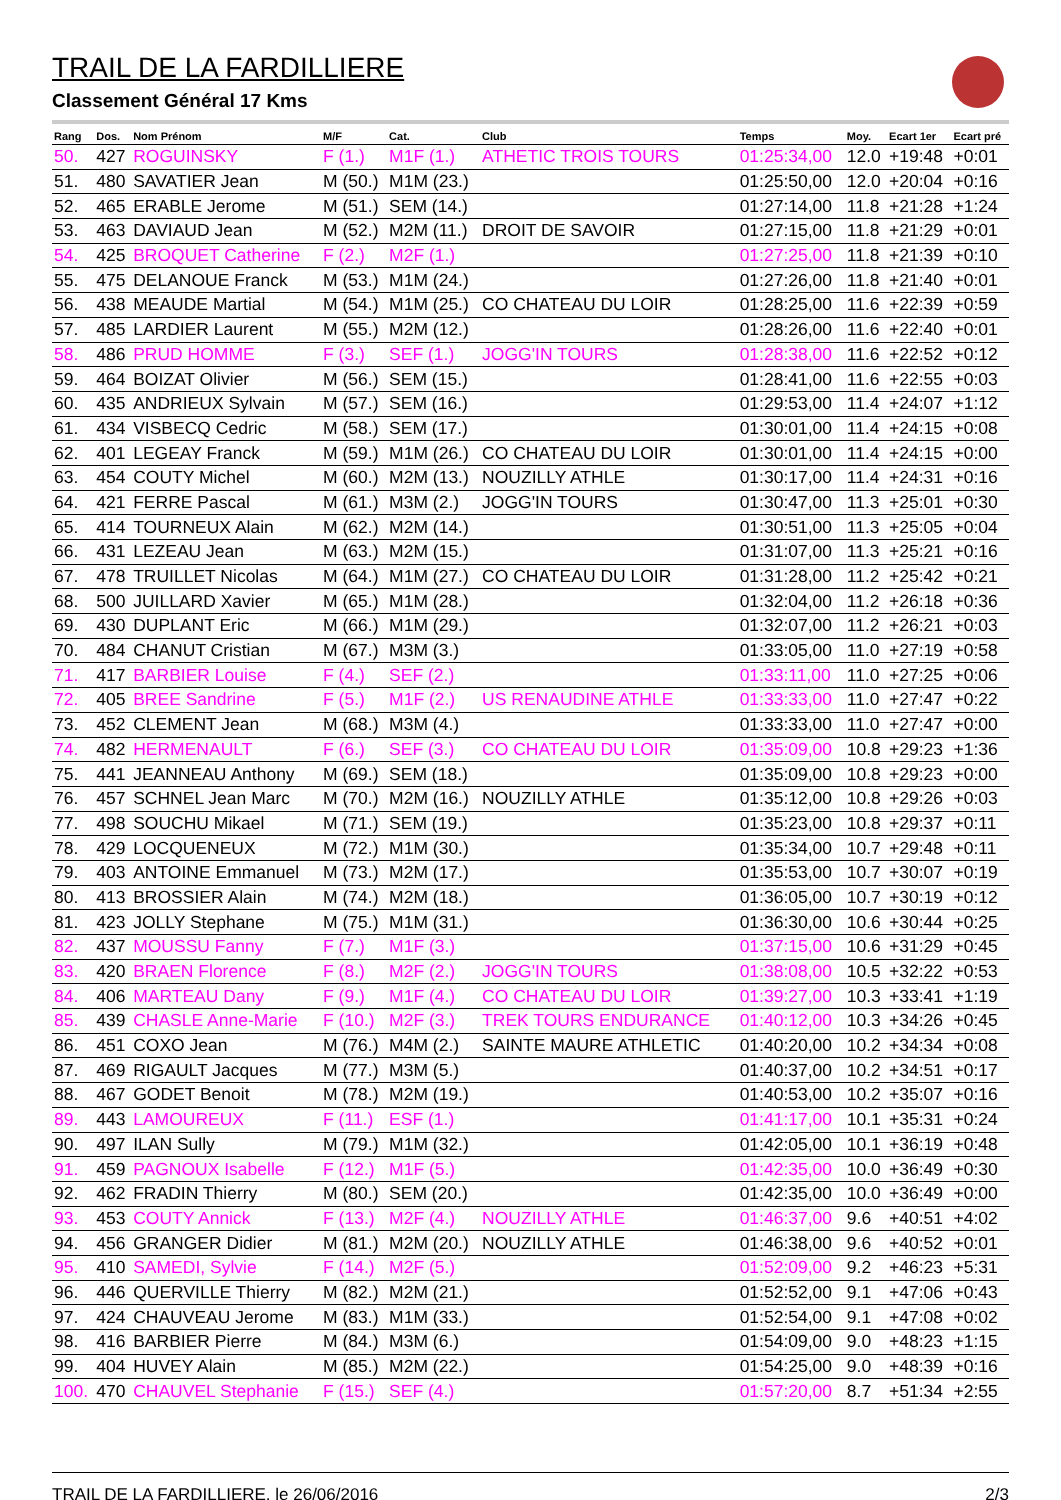TRAIL DE LA FARDILLIERE
Classement Général 17 Kms
| Rang | Dos. | Nom Prénom | M/F | Cat. | Club | Temps | Moy. | Ecart 1er | Ecart pré |
| --- | --- | --- | --- | --- | --- | --- | --- | --- | --- |
| 50. | 427 | ROGUINSKY | F (1.) | M1F (1.) | ATHETIC TROIS TOURS | 01:25:34,00 | 12.0 | +19:48 | +0:01 |
| 51. | 480 | SAVATIER Jean | M (50.) | M1M (23.) | | 01:25:50,00 | 12.0 | +20:04 | +0:16 |
| 52. | 465 | ERABLE Jerome | M (51.) | SEM (14.) | | 01:27:14,00 | 11.8 | +21:28 | +1:24 |
| 53. | 463 | DAVIAUD Jean | M (52.) | M2M (11.) | DROIT DE SAVOIR | 01:27:15,00 | 11.8 | +21:29 | +0:01 |
| 54. | 425 | BROQUET Catherine | F (2.) | M2F (1.) | | 01:27:25,00 | 11.8 | +21:39 | +0:10 |
| 55. | 475 | DELANOUE Franck | M (53.) | M1M (24.) | | 01:27:26,00 | 11.8 | +21:40 | +0:01 |
| 56. | 438 | MEAUDE Martial | M (54.) | M1M (25.) | CO CHATEAU DU LOIR | 01:28:25,00 | 11.6 | +22:39 | +0:59 |
| 57. | 485 | LARDIER Laurent | M (55.) | M2M (12.) | | 01:28:26,00 | 11.6 | +22:40 | +0:01 |
| 58. | 486 | PRUD HOMME | F (3.) | SEF (1.) | JOGG'IN TOURS | 01:28:38,00 | 11.6 | +22:52 | +0:12 |
| 59. | 464 | BOIZAT Olivier | M (56.) | SEM (15.) | | 01:28:41,00 | 11.6 | +22:55 | +0:03 |
| 60. | 435 | ANDRIEUX Sylvain | M (57.) | SEM (16.) | | 01:29:53,00 | 11.4 | +24:07 | +1:12 |
| 61. | 434 | VISBECQ Cedric | M (58.) | SEM (17.) | | 01:30:01,00 | 11.4 | +24:15 | +0:08 |
| 62. | 401 | LEGEAY Franck | M (59.) | M1M (26.) | CO CHATEAU DU LOIR | 01:30:01,00 | 11.4 | +24:15 | +0:00 |
| 63. | 454 | COUTY Michel | M (60.) | M2M (13.) | NOUZILLY ATHLE | 01:30:17,00 | 11.4 | +24:31 | +0:16 |
| 64. | 421 | FERRE Pascal | M (61.) | M3M (2.) | JOGG'IN TOURS | 01:30:47,00 | 11.3 | +25:01 | +0:30 |
| 65. | 414 | TOURNEUX Alain | M (62.) | M2M (14.) | | 01:30:51,00 | 11.3 | +25:05 | +0:04 |
| 66. | 431 | LEZEAU Jean | M (63.) | M2M (15.) | | 01:31:07,00 | 11.3 | +25:21 | +0:16 |
| 67. | 478 | TRUILLET Nicolas | M (64.) | M1M (27.) | CO CHATEAU DU LOIR | 01:31:28,00 | 11.2 | +25:42 | +0:21 |
| 68. | 500 | JUILLARD Xavier | M (65.) | M1M (28.) | | 01:32:04,00 | 11.2 | +26:18 | +0:36 |
| 69. | 430 | DUPLANT Eric | M (66.) | M1M (29.) | | 01:32:07,00 | 11.2 | +26:21 | +0:03 |
| 70. | 484 | CHANUT Cristian | M (67.) | M3M (3.) | | 01:33:05,00 | 11.0 | +27:19 | +0:58 |
| 71. | 417 | BARBIER Louise | F (4.) | SEF (2.) | | 01:33:11,00 | 11.0 | +27:25 | +0:06 |
| 72. | 405 | BREE Sandrine | F (5.) | M1F (2.) | US RENAUDINE ATHLE | 01:33:33,00 | 11.0 | +27:47 | +0:22 |
| 73. | 452 | CLEMENT Jean | M (68.) | M3M (4.) | | 01:33:33,00 | 11.0 | +27:47 | +0:00 |
| 74. | 482 | HERMENAULT | F (6.) | SEF (3.) | CO CHATEAU DU LOIR | 01:35:09,00 | 10.8 | +29:23 | +1:36 |
| 75. | 441 | JEANNEAU Anthony | M (69.) | SEM (18.) | | 01:35:09,00 | 10.8 | +29:23 | +0:00 |
| 76. | 457 | SCHNEL Jean Marc | M (70.) | M2M (16.) | NOUZILLY ATHLE | 01:35:12,00 | 10.8 | +29:26 | +0:03 |
| 77. | 498 | SOUCHU Mikael | M (71.) | SEM (19.) | | 01:35:23,00 | 10.8 | +29:37 | +0:11 |
| 78. | 429 | LOCQUENEUX | M (72.) | M1M (30.) | | 01:35:34,00 | 10.7 | +29:48 | +0:11 |
| 79. | 403 | ANTOINE Emmanuel | M (73.) | M2M (17.) | | 01:35:53,00 | 10.7 | +30:07 | +0:19 |
| 80. | 413 | BROSSIER Alain | M (74.) | M2M (18.) | | 01:36:05,00 | 10.7 | +30:19 | +0:12 |
| 81. | 423 | JOLLY Stephane | M (75.) | M1M (31.) | | 01:36:30,00 | 10.6 | +30:44 | +0:25 |
| 82. | 437 | MOUSSU Fanny | F (7.) | M1F (3.) | | 01:37:15,00 | 10.6 | +31:29 | +0:45 |
| 83. | 420 | BRAEN Florence | F (8.) | M2F (2.) | JOGG'IN TOURS | 01:38:08,00 | 10.5 | +32:22 | +0:53 |
| 84. | 406 | MARTEAU Dany | F (9.) | M1F (4.) | CO CHATEAU DU LOIR | 01:39:27,00 | 10.3 | +33:41 | +1:19 |
| 85. | 439 | CHASLE Anne-Marie | F (10.) | M2F (3.) | TREK TOURS ENDURANCE | 01:40:12,00 | 10.3 | +34:26 | +0:45 |
| 86. | 451 | COXO Jean | M (76.) | M4M (2.) | SAINTE MAURE ATHLETIC | 01:40:20,00 | 10.2 | +34:34 | +0:08 |
| 87. | 469 | RIGAULT Jacques | M (77.) | M3M (5.) | | 01:40:37,00 | 10.2 | +34:51 | +0:17 |
| 88. | 467 | GODET Benoit | M (78.) | M2M (19.) | | 01:40:53,00 | 10.2 | +35:07 | +0:16 |
| 89. | 443 | LAMOUREUX | F (11.) | ESF (1.) | | 01:41:17,00 | 10.1 | +35:31 | +0:24 |
| 90. | 497 | ILAN Sully | M (79.) | M1M (32.) | | 01:42:05,00 | 10.1 | +36:19 | +0:48 |
| 91. | 459 | PAGNOUX Isabelle | F (12.) | M1F (5.) | | 01:42:35,00 | 10.0 | +36:49 | +0:30 |
| 92. | 462 | FRADIN Thierry | M (80.) | SEM (20.) | | 01:42:35,00 | 10.0 | +36:49 | +0:00 |
| 93. | 453 | COUTY Annick | F (13.) | M2F (4.) | NOUZILLY ATHLE | 01:46:37,00 | 9.6 | +40:51 | +4:02 |
| 94. | 456 | GRANGER Didier | M (81.) | M2M (20.) | NOUZILLY ATHLE | 01:46:38,00 | 9.6 | +40:52 | +0:01 |
| 95. | 410 | SAMEDI, Sylvie | F (14.) | M2F (5.) | | 01:52:09,00 | 9.2 | +46:23 | +5:31 |
| 96. | 446 | QUERVILLE Thierry | M (82.) | M2M (21.) | | 01:52:52,00 | 9.1 | +47:06 | +0:43 |
| 97. | 424 | CHAUVEAU Jerome | M (83.) | M1M (33.) | | 01:52:54,00 | 9.1 | +47:08 | +0:02 |
| 98. | 416 | BARBIER Pierre | M (84.) | M3M (6.) | | 01:54:09,00 | 9.0 | +48:23 | +1:15 |
| 99. | 404 | HUVEY Alain | M (85.) | M2M (22.) | | 01:54:25,00 | 9.0 | +48:39 | +0:16 |
| 100. | 470 | CHAUVEL Stephanie | F (15.) | SEF (4.) | | 01:57:20,00 | 8.7 | +51:34 | +2:55 |
TRAIL DE LA FARDILLIERE, le 26/06/2016 2/3